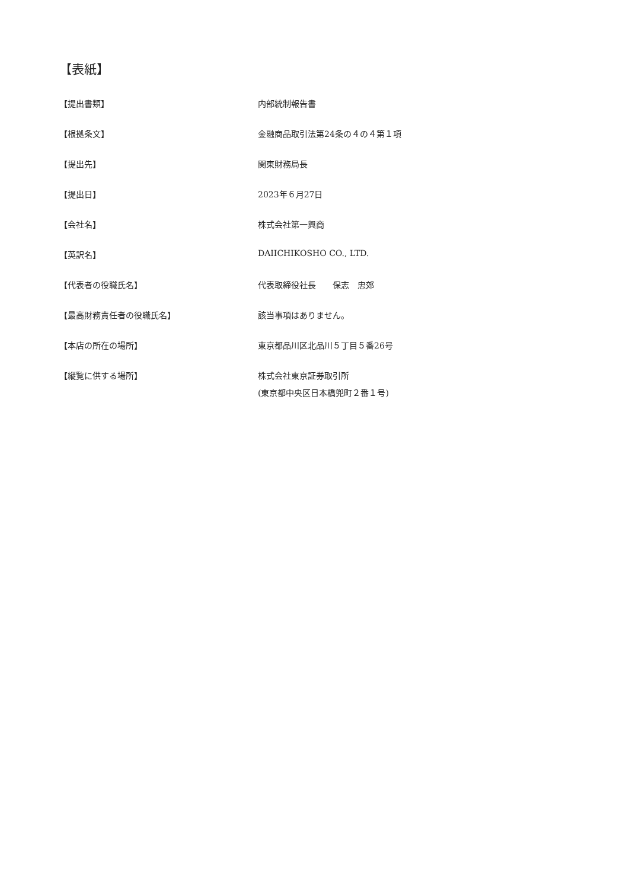【表紙】
| 【提出書類】 | 内部統制報告書 |
| 【根拠条文】 | 金融商品取引法第24条の４の４第１項 |
| 【提出先】 | 関東財務局長 |
| 【提出日】 | 2023年６月27日 |
| 【会社名】 | 株式会社第一興商 |
| 【英訳名】 | DAIICHIKOSHO CO., LTD. |
| 【代表者の役職氏名】 | 代表取締役社長 保志 忠郊 |
| 【最高財務責任者の役職氏名】 | 該当事項はありません。 |
| 【本店の所在の場所】 | 東京都品川区北品川５丁目５番26号 |
| 【縦覧に供する場所】 | 株式会社東京証券取引所 (東京都中央区日本橋兜町２番１号) |